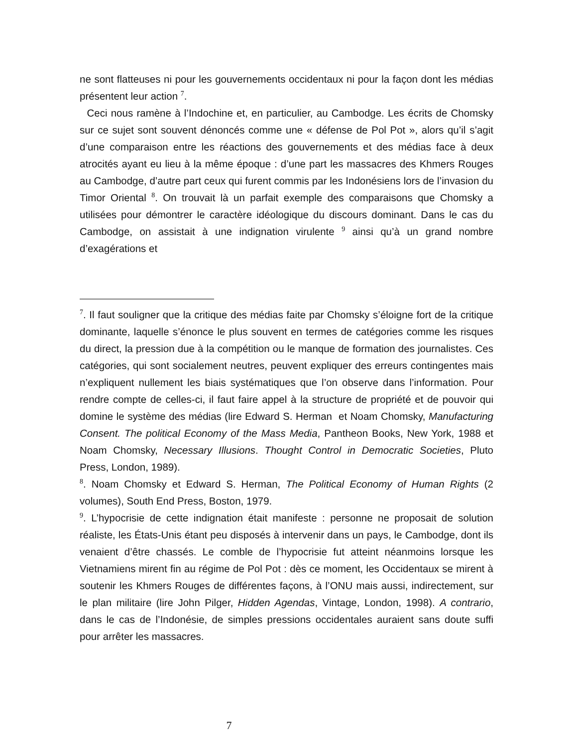ne sont flatteuses ni pour les gouvernements occidentaux ni pour la façon dont les médias présentent leur action <sup>7</sup>.
Ceci nous ramène à l’Indochine et, en particulier, au Cambodge. Les écrits de Chomsky sur ce sujet sont souvent dénoncés comme une « défense de Pol Pot », alors qu’il s’agit d’une comparaison entre les réactions des gouvernements et des médias face à deux atrocités ayant eu lieu à la même époque : d’une part les massacres des Khmers Rouges au Cambodge, d’autre part ceux qui furent commis par les Indonésiens lors de l’invasion du Timor Oriental <sup>8</sup>. On trouvait là un parfait exemple des comparaisons que Chomsky a utilisées pour démontrer le caractère idéologique du discours dominant. Dans le cas du Cambodge, on assistait à une indignation virulente <sup>9</sup> ainsi qu’à un grand nombre d’exagérations et
<sup>7</sup>. Il faut souligner que la critique des médias faite par Chomsky s’éloigne fort de la critique dominante, laquelle s’énonce le plus souvent en termes de catégories comme les risques du direct, la pression due à la compétition ou le manque de formation des journalistes. Ces catégories, qui sont socialement neutres, peuvent expliquer des erreurs contingentes mais n’expliquent nullement les biais systématiques que l’on observe dans l’information. Pour rendre compte de celles-ci, il faut faire appel à la structure de propriété et de pouvoir qui domine le système des médias (lire Edward S. Herman et Noam Chomsky, Manufacturing Consent. The political Economy of the Mass Media, Pantheon Books, New York, 1988 et Noam Chomsky, Necessary Illusions. Thought Control in Democratic Societies, Pluto Press, London, 1989).
<sup>8</sup>. Noam Chomsky et Edward S. Herman, The Political Economy of Human Rights (2 volumes), South End Press, Boston, 1979.
<sup>9</sup>. L’hypocrisie de cette indignation était manifeste : personne ne proposait de solution réaliste, les États-Unis étant peu disposés à intervenir dans un pays, le Cambodge, dont ils venaient d’être chassés. Le comble de l’hypocrisie fut atteint néanmoins lorsque les Vietnamiens mirent fin au régime de Pol Pot : dès ce moment, les Occidentaux se mirent à soutenir les Khmers Rouges de différentes façons, à l’ONU mais aussi, indirectement, sur le plan militaire (lire John Pilger, Hidden Agendas, Vintage, London, 1998). A contrario, dans le cas de l’Indonésie, de simples pressions occidentales auraient sans doute suffi pour arrêter les massacres.
7